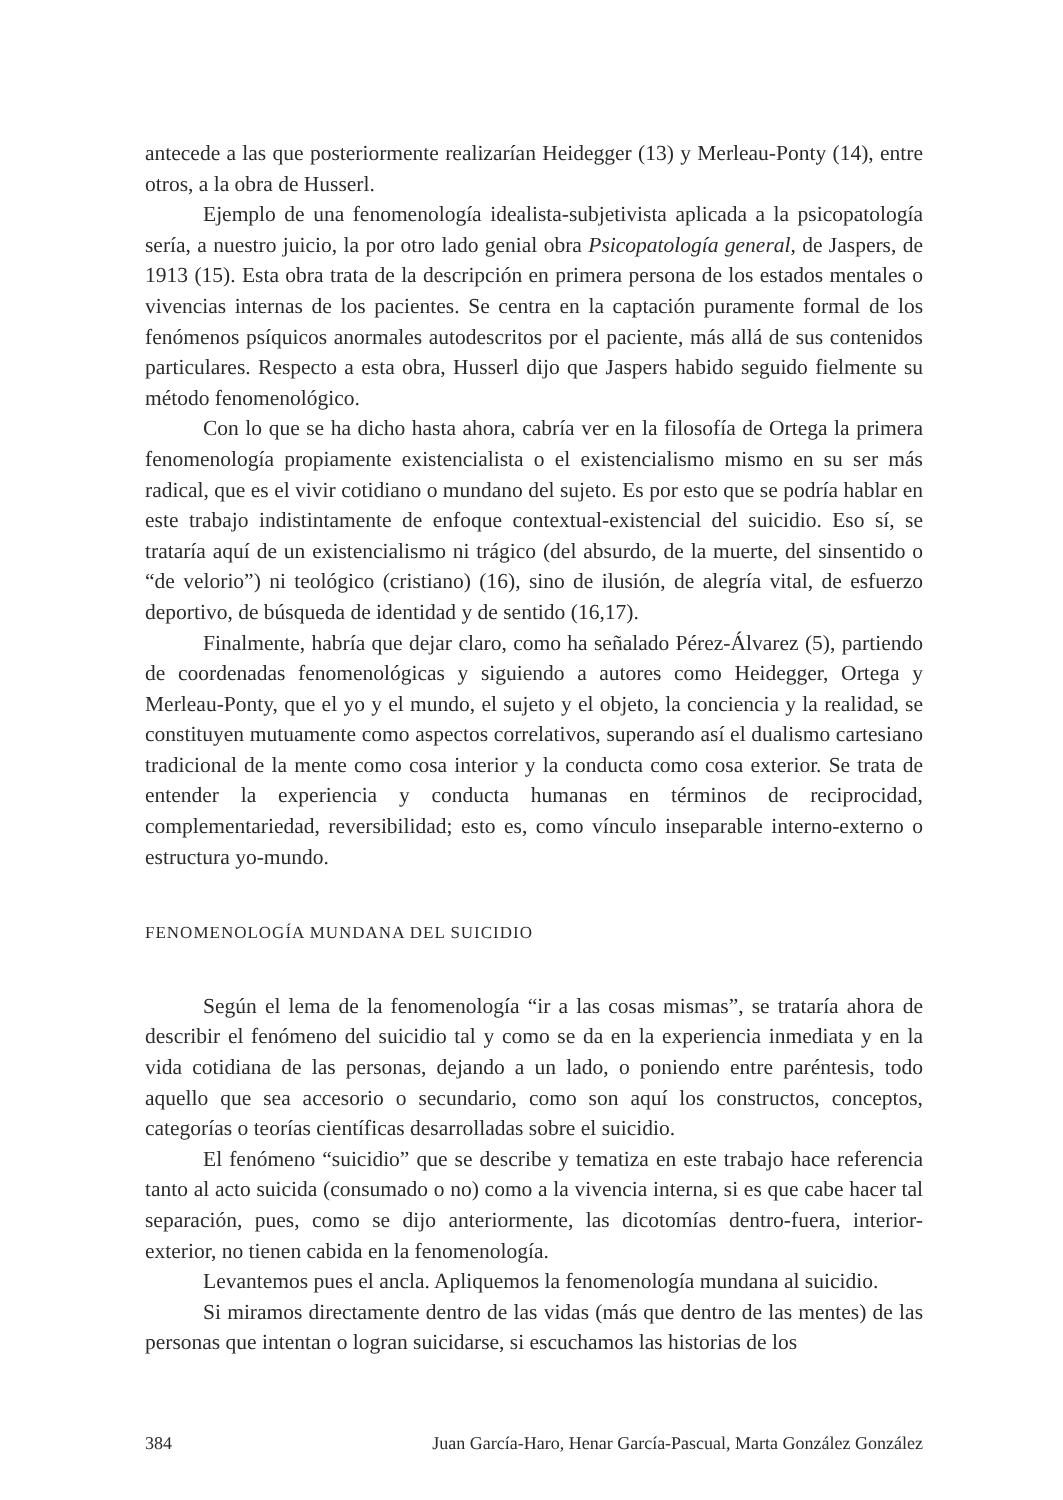antecede a las que posteriormente realizarían Heidegger (13) y Merleau-Ponty (14), entre otros, a la obra de Husserl.
Ejemplo de una fenomenología idealista-subjetivista aplicada a la psicopatología sería, a nuestro juicio, la por otro lado genial obra Psicopatología general, de Jaspers, de 1913 (15). Esta obra trata de la descripción en primera persona de los estados mentales o vivencias internas de los pacientes. Se centra en la captación puramente formal de los fenómenos psíquicos anormales autodescritos por el paciente, más allá de sus contenidos particulares. Respecto a esta obra, Husserl dijo que Jaspers habido seguido fielmente su método fenomenológico.
Con lo que se ha dicho hasta ahora, cabría ver en la filosofía de Ortega la primera fenomenología propiamente existencialista o el existencialismo mismo en su ser más radical, que es el vivir cotidiano o mundano del sujeto. Es por esto que se podría hablar en este trabajo indistintamente de enfoque contextual-existencial del suicidio. Eso sí, se trataría aquí de un existencialismo ni trágico (del absurdo, de la muerte, del sinsentido o “de velorio”) ni teológico (cristiano) (16), sino de ilusión, de alegría vital, de esfuerzo deportivo, de búsqueda de identidad y de sentido (16,17).
Finalmente, habría que dejar claro, como ha señalado Pérez-Álvarez (5), partiendo de coordenadas fenomenológicas y siguiendo a autores como Heidegger, Ortega y Merleau-Ponty, que el yo y el mundo, el sujeto y el objeto, la conciencia y la realidad, se constituyen mutuamente como aspectos correlativos, superando así el dualismo cartesiano tradicional de la mente como cosa interior y la conducta como cosa exterior. Se trata de entender la experiencia y conducta humanas en términos de reciprocidad, complementariedad, reversibilidad; esto es, como vínculo inseparable interno-externo o estructura yo-mundo.
FENOMENOLOGÍA MUNDANA DEL SUICIDIO
Según el lema de la fenomenología “ir a las cosas mismas”, se trataría ahora de describir el fenómeno del suicidio tal y como se da en la experiencia inmediata y en la vida cotidiana de las personas, dejando a un lado, o poniendo entre paréntesis, todo aquello que sea accesorio o secundario, como son aquí los constructos, conceptos, categorías o teorías científicas desarrolladas sobre el suicidio.
El fenómeno “suicidio” que se describe y tematiza en este trabajo hace referencia tanto al acto suicida (consumado o no) como a la vivencia interna, si es que cabe hacer tal separación, pues, como se dijo anteriormente, las dicotomías dentro-fuera, interior-exterior, no tienen cabida en la fenomenología.
Levantemos pues el ancla. Apliquemos la fenomenología mundana al suicidio.
Si miramos directamente dentro de las vidas (más que dentro de las mentes) de las personas que intentan o logran suicidarse, si escuchamos las historias de los
384 Juan García-Haro, Henar García-Pascual, Marta González González